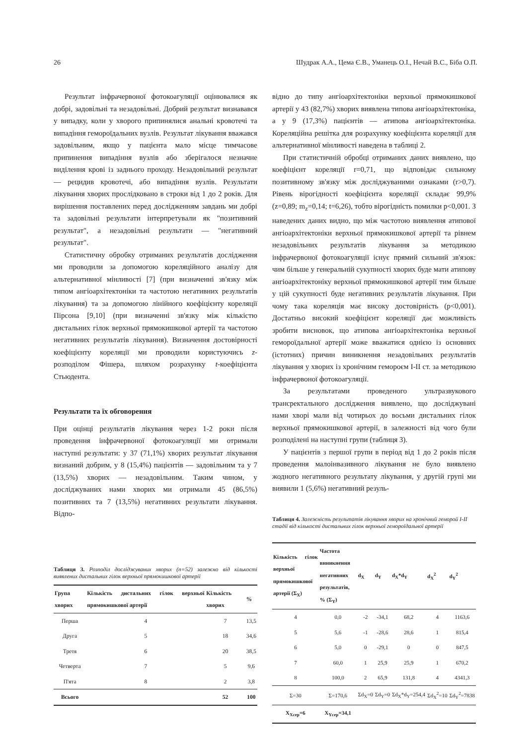26 Шудрак А.А., Цема Є.В., Уманець О.І., Нечай В.С., Біба О.П.
Результат інфрачервоної фотокоагуляції оцінювалися як добрі, задовільні та незадовільні. Добрий результат визнавався у випадку, коли у хворого припинялися анальні кровотечі та випадіння гемороїдальних вузлів. Результат лікування вважався задовільним, якщо у пацієнта мало місце тимчасове припинення випадіння вузлів або зберігалося незначне виділення крові із заднього проходу. Незадовільний результат — рецидив кровотечі, або випадіння вузлів. Результати лікування хворих прослідковано в строки від 1 до 2 років. Для вирішення поставлених перед дослідженням завдань ми добрі та задовільні результати інтерпретували як "позитивний результат", а незадовільні результати — "негативний результат".
Статистичну обробку отриманих результатів дослідження ми проводили за допомогою кореляційного аналізу для альтернативної мінливості [7] (при визначенні зв'язку між типом ангіоархітектоніки та частотою негативних результатів лікування) та за допомогою лінійного коефіцієнту кореляції Пірсона [9,10] (при визначенні зв'язку між кількістю дистальних гілок верхньої прямокишкової артерії та частотою негативних результатів лікування). Визначення достовірності коефіцієнту кореляції ми проводили користуючись z-розподілом Фішера, шляхом розрахунку t-коефіцієнта Стьюдента.
Результати та їх обговорення
При оцінці результатів лікування через 1-2 роки після проведення інфрачервоної фотокоагуляції ми отримали наступні результати: у 37 (71,1%) хворих результат лікування визнаний добрим, у 8 (15,4%) пацієнтів — задовільним та у 7 (13,5%) хворих — незадовільним. Таким чином, у досліджуваних нами хворих ми отримали 45 (86,5%) позитивних та 7 (13,5%) негативних результати лікування. Відпо-
Таблиця 3. Розподіл досліджуваних хворих (n=52) залежно від кількості виявлених дистальних гілок верхньої прямокишкової артерії
| Група хворих | Кількість дистальних гілок верхньої прямокишкової артерії | Кількість хворих | % |
| --- | --- | --- | --- |
| Перша | 4 | 7 | 13,5 |
| Друга | 5 | 18 | 34,6 |
| Третя | 6 | 20 | 38,5 |
| Четверта | 7 | 5 | 9,6 |
| П'ята | 8 | 2 | 3,8 |
| Всього | | 52 | 100 |
відно до типу ангіоархітектоніки верхньої прямокишкової артерії у 43 (82,7%) хворих виявлена типова ангіоархітектоніка, а у 9 (17,3%) пацієнтів — атипова ангіоархітектоніка. Кореляційна решітка для розрахунку коефіцієнта кореляції для альтернативної мінливості наведена в таблиці 2.
При статистичній обробці отриманих даних виявлено, що коефіцієнт кореляції r=0,71, що відповідає сильному позитивному зв'язку між досліджуваними ознаками (r>0,7). Рівень вірогідності коефіцієнта кореляції складає 99,9% (z=0,89; m<sub>z</sub>=0,14; t=6,26), тобто вірогідність помилки p<0,001. З наведених даних видно, що між частотою виявлення атипової ангіоархітектоніки верхньої прямокишкової артерії та рівнем незадовільних результатів лікування за методикою інфрачервоної фотокоагуляції існує прямий сильний зв'язок: чим більше у генеральній сукупності хворих буде мати атипову ангіоархітектоніку верхньої прямокишкової артерії тим більше у цій сукупності буде негативних результатів лікування. При чому така кореляція має високу достовірність (p<0,001). Достатньо високий коефіцієнт кореляції дає можливість зробити висновок, що атипова ангіоархітектоніка верхньої гемороїдальної артерії може вважатися однією із основних (істотних) причин виникнення незадовільних результатів лікування у хворих із хронічним гемороєм I-II ст. за методикою інфрачервоної фотокоагуляції.
За результатами проведеного ультразвукового трансректального дослідження виявлено, що досліджувані нами хворі мали від чотирьох до восьми дистальних гілок верхньої прямокишкової артерії, в залежності від чого були розподілені на наступні групи (таблиця 3).
У пацієнтів з першої групи в період від 1 до 2 років після проведення малоінвазивного лікування не було виявлено жодного негативного результату лікування, у другій групі ми виявили 1 (5,6%) негативний резуль-
Таблиця 4. Залежність результатів лікування хворих на хронічний геморой I-II стадії від кількості дистальних гілок верхньої гемороїдальної артерії
| Кількість гілок верхньої прямокишкової артерії (Σ<sub>X</sub>) | Частота виникнення негативних результатів, % (Σ<sub>Y</sub>) | d<sub>X</sub> | d<sub>Y</sub> | d<sub>X</sub>*d<sub>Y</sub> | d<sub>X</sub><sup>2</sup> | d<sub>Y</sub><sup>2</sup> |
| --- | --- | --- | --- | --- | --- | --- |
| 4 | 0,0 | -2 | -34,1 | 68,2 | 4 | 1163,6 |
| 5 | 5,6 | -1 | -28,6 | 28,6 | 1 | 815,4 |
| 6 | 5,0 | 0 | -29,1 | 0 | 0 | 847,5 |
| 7 | 60,0 | 1 | 25,9 | 25,9 | 1 | 670,2 |
| 8 | 100,0 | 2 | 65,9 | 131,8 | 4 | 4341,3 |
| Σ=30 | Σ=170,6 | Σd<sub>X</sub>=0 | Σd<sub>Y</sub>=0 | Σd<sub>X</sub>*d<sub>Y</sub>=254,4 | Σd<sub>X</sub><sup>2</sup>=10 | Σd<sub>Y</sub><sup>2</sup>=7838 |
| X<sub>Xсер</sub>=6 | X<sub>Yсер</sub>=34,1 | | | | | |